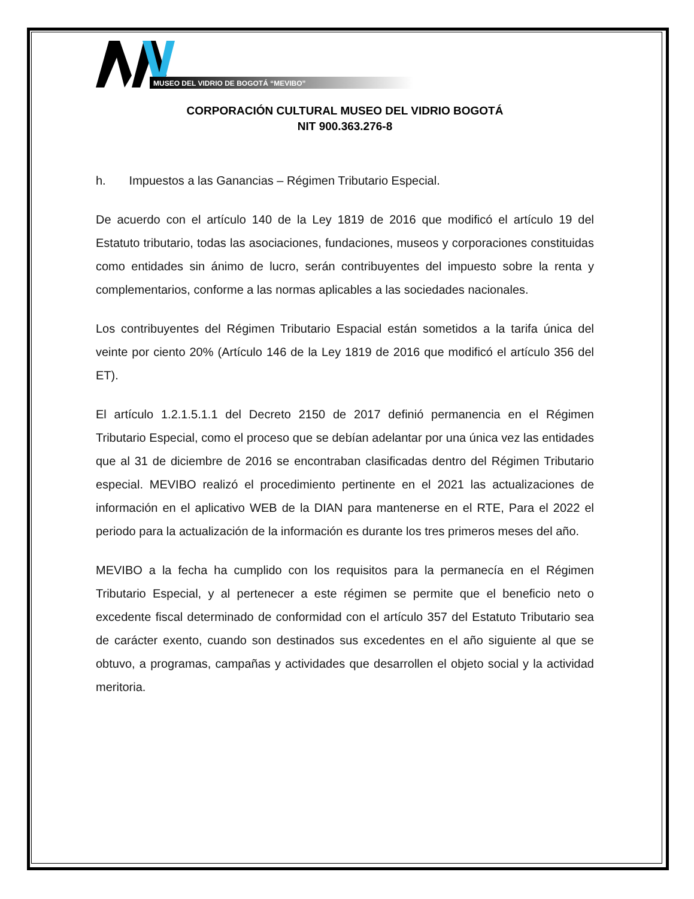MUSEO DEL VIDRIO DE BOGOTÁ “MEVIBO”
CORPORACIÓN CULTURAL MUSEO DEL VIDRIO BOGOTÁ
NIT 900.363.276-8
h. Impuestos a las Ganancias – Régimen Tributario Especial.
De acuerdo con el artículo 140 de la Ley 1819 de 2016 que modificó el artículo 19 del Estatuto tributario, todas las asociaciones, fundaciones, museos y corporaciones constituidas como entidades sin ánimo de lucro, serán contribuyentes del impuesto sobre la renta y complementarios, conforme a las normas aplicables a las sociedades nacionales.
Los contribuyentes del Régimen Tributario Espacial están sometidos a la tarifa única del veinte por ciento 20% (Artículo 146 de la Ley 1819 de 2016 que modificó el artículo 356 del ET).
El artículo 1.2.1.5.1.1 del Decreto 2150 de 2017 definió permanencia en el Régimen Tributario Especial, como el proceso que se debían adelantar por una única vez las entidades que al 31 de diciembre de 2016 se encontraban clasificadas dentro del Régimen Tributario especial. MEVIBO realizó el procedimiento pertinente en el 2021 las actualizaciones de información en el aplicativo WEB de la DIAN para mantenerse en el RTE, Para el 2022 el periodo para la actualización de la información es durante los tres primeros meses del año.
MEVIBO a la fecha ha cumplido con los requisitos para la permanecía en el Régimen Tributario Especial, y al pertenecer a este régimen se permite que el beneficio neto o excedente fiscal determinado de conformidad con el artículo 357 del Estatuto Tributario sea de carácter exento, cuando son destinados sus excedentes en el año siguiente al que se obtuvo, a programas, campañas y actividades que desarrollen el objeto social y la actividad meritoria.